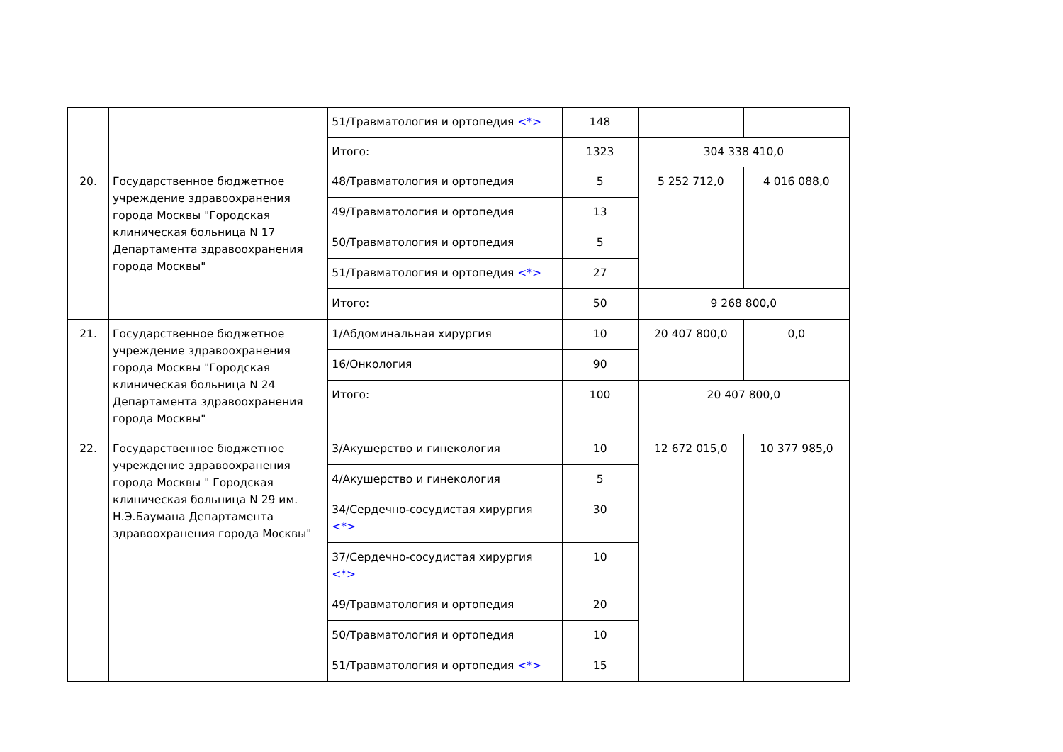| | | 51/Травматология и ортопедия <*> | 148 | | |
| | | Итого: | 1323 | 304 338 410,0 | |
| 20. | Государственное бюджетное учреждение здравоохранения города Москвы "Городская клиническая больница N 17 Департамента здравоохранения города Москвы" | 48/Травматология и ортопедия | 5 | 5 252 712,0 | 4 016 088,0 |
| | | 49/Травматология и ортопедия | 13 | | |
| | | 50/Травматология и ортопедия | 5 | | |
| | | 51/Травматология и ортопедия <*> | 27 | | |
| | | Итого: | 50 | 9 268 800,0 | |
| 21. | Государственное бюджетное учреждение здравоохранения города Москвы "Городская клиническая больница N 24 Департамента здравоохранения города Москвы" | 1/Абдоминальная хирургия | 10 | 20 407 800,0 | 0,0 |
| | | 16/Онкология | 90 | | |
| | | Итого: | 100 | 20 407 800,0 | |
| 22. | Государственное бюджетное учреждение здравоохранения города Москвы " Городская клиническая больница N 29 им. Н.Э.Баумана Департамента здравоохранения города Москвы" | 3/Акушерство и гинекология | 10 | 12 672 015,0 | 10 377 985,0 |
| | | 4/Акушерство и гинекология | 5 | | |
| | | 34/Сердечно-сосудистая хирургия <*> | 30 | | |
| | | 37/Сердечно-сосудистая хирургия <*> | 10 | | |
| | | 49/Травматология и ортопедия | 20 | | |
| | | 50/Травматология и ортопедия | 10 | | |
| | | 51/Травматология и ортопедия <*> | 15 | | |